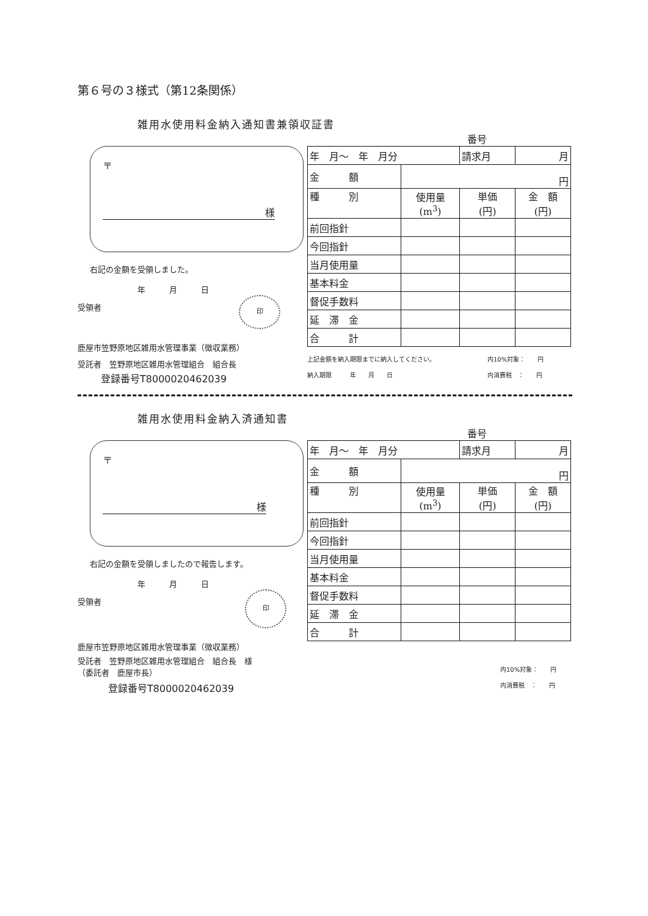第６号の３様式（第12条関係）
雑用水使用料金納入通知書兼領収証書
番号
〒
様
右記の金額を受領しました。
年　　　月　　　日
受領者
印
鹿屋市笠野原地区雑用水管理事業（徴収業務）
受託者　笠野原地区雑用水管理組合　組合長
登録番号T8000020462039
| 年 月～ 年 月分 | | 請求月 | 月 |
| 金 額 | 円 | | |
| 種 別 | 使用量 (m<sup>3</sup>) | 単価 (円) | 金 額 (円) |
| 前回指針 | | | |
| 今回指針 | | | |
| 当月使用量 | | | |
| 基本料金 | | | |
| 督促手数料 | | | |
| 延 滞 金 | | | |
| 合 計 | | | |
上記金額を納入期限までに納入してください。
納入期限　　　年　　月　　日
内10%対象：　　円
内消費税　：　　円
雑用水使用料金納入済通知書
番号
〒
様
右記の金額を受領しましたので報告します。
年　　　月　　　日
受領者
印
鹿屋市笠野原地区雑用水管理事業（徴収業務）
受託者　笠野原地区雑用水管理組合　組合長　様
（委託者　鹿屋市長）
登録番号T8000020462039
| 年 月～ 年 月分 | | 請求月 | 月 |
| 金 額 | 円 | | |
| 種 別 | 使用量 (m<sup>3</sup>) | 単価 (円) | 金 額 (円) |
| 前回指針 | | | |
| 今回指針 | | | |
| 当月使用量 | | | |
| 基本料金 | | | |
| 督促手数料 | | | |
| 延 滞 金 | | | |
| 合 計 | | | |
内10%対象：　　円
内消費税　：　　円